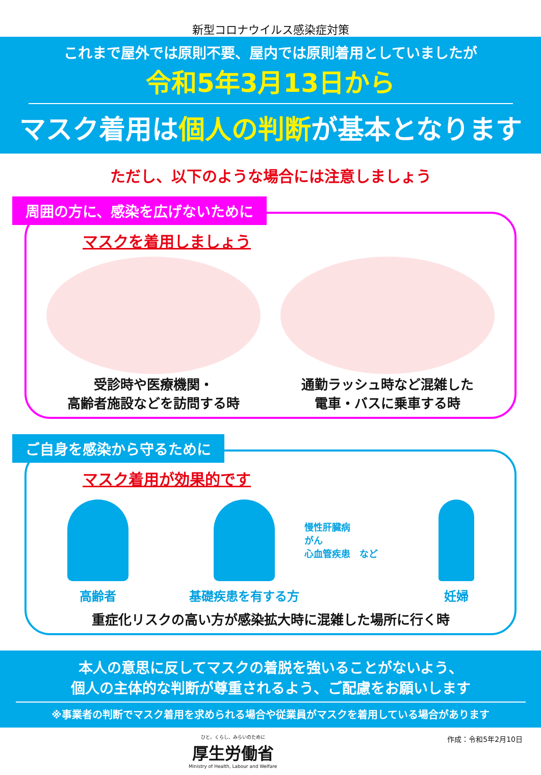新型コロナウイルス感染症対策
これまで屋外では原則不要、屋内では原則着用としていましたが
令和5年3月13日から
マスク着用は個人の判断が基本となります
ただし、以下のような場合には注意しましょう
周囲の方に、感染を広げないために
マスクを着用しましょう
受診時や医療機関・
高齢者施設などを訪問する時
通勤ラッシュ時など混雑した
電車・バスに乗車する時
ご自身を感染から守るために
マスク着用が効果的です
高齢者 基礎疾患を有する方
慢性肝臓病
がん
心血管疾患　など
妊婦
重症化リスクの高い方が感染拡大時に混雑した場所に行く時
本人の意思に反してマスクの着脱を強いることがないよう、
個人の主体的な判断が尊重されるよう、ご配慮をお願いします
※事業者の判断でマスク着用を求められる場合や従業員がマスクを着用している場合があります
ひと、くらし、みらいのために
厚生労働省
Ministry of Health, Labour and Welfare
作成：令和5年2月10日